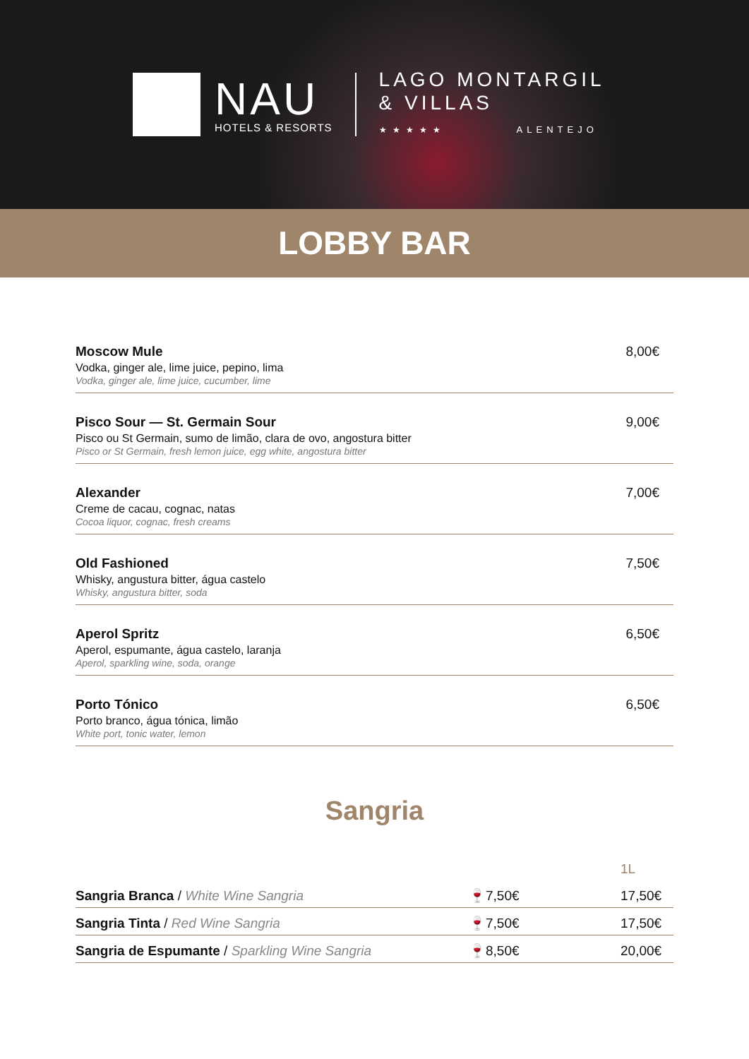NAU
HOTELS & RESORTS
LAGO MONTARGIL
& VILLAS
★★★★★ ALENTEJO
LOBBY BAR
Moscow Mule
Vodka, ginger ale, lime juice, pepino, lima
Vodka, ginger ale, lime juice, cucumber, lime
8,00€
Pisco Sour — St. Germain Sour
Pisco ou St Germain, sumo de limão, clara de ovo, angostura bitter
Pisco or St Germain, fresh lemon juice, egg white, angostura bitter
9,00€
Alexander
Creme de cacau, cognac, natas
Cocoa liquor, cognac, fresh creams
7,00€
Old Fashioned
Whisky, angustura bitter, água castelo
Whisky, angustura bitter, soda
7,50€
Aperol Spritz
Aperol, espumante, água castelo, laranja
Aperol, sparkling wine, soda, orange
6,50€
Porto Tónico
Porto branco, água tónica, limão
White port, tonic water, lemon
6,50€
Sangria
| | | 1L |
| --- | --- | --- |
| Sangria Branca / White Wine Sangria | 🍷7,50€ | 17,50€ |
| Sangria Tinta / Red Wine Sangria | 🍷7,50€ | 17,50€ |
| Sangria de Espumante / Sparkling Wine Sangria | 🍷8,50€ | 20,00€ |